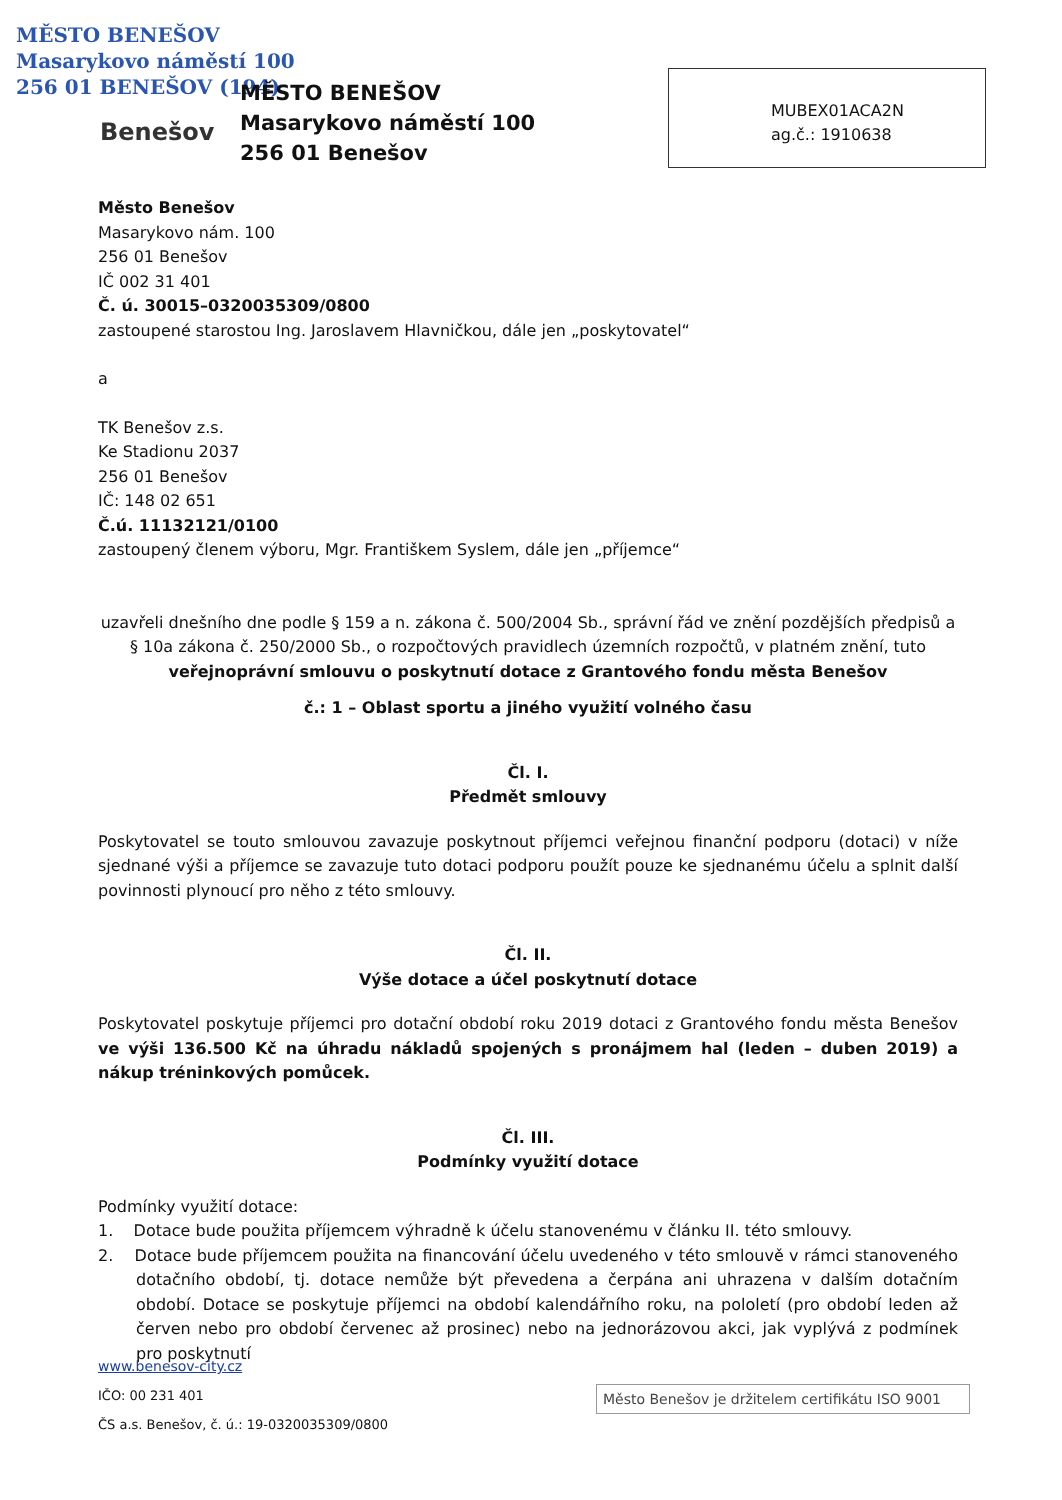MĚSTO BENEŠOV
Masarykovo náměstí 100
256 01 BENEŠOV (194)
Benešov
MĚSTO BENEŠOV
Masarykovo náměstí 100
256 01 Benešov
MUBEX01ACA2N
ag.č.: 1910638
Město Benešov
Masarykovo nám. 100
256 01 Benešov
IČ 002 31 401
Č. ú. 30015–0320035309/0800
zastoupené starostou Ing. Jaroslavem Hlavničkou, dále jen „poskytovatel“
a
TK Benešov z.s.
Ke Stadionu 2037
256 01 Benešov
IČ: 148 02 651
Č.ú. 11132121/0100
zastoupený členem výboru, Mgr. Františkem Syslem, dále jen „příjemce“
uzavřeli dnešního dne podle § 159 a n. zákona č. 500/2004 Sb., správní řád ve znění pozdějších předpisů a § 10a zákona č. 250/2000 Sb., o rozpočtových pravidlech územních rozpočtů, v platném znění, tuto
veřejnoprávní smlouvu o poskytnutí dotace z Grantového fondu města Benešov
č.: 1 – Oblast sportu a jiného využití volného času
Čl. I.
Předmět smlouvy
Poskytovatel se touto smlouvou zavazuje poskytnout příjemci veřejnou finanční podporu (dotaci) v níže sjednané výši a příjemce se zavazuje tuto dotaci podporu použít pouze ke sjednanému účelu a splnit další povinnosti plynoucí pro něho z této smlouvy.
Čl. II.
Výše dotace a účel poskytnutí dotace
Poskytovatel poskytuje příjemci pro dotační období roku 2019 dotaci z Grantového fondu města Benešov ve výši 136.500 Kč na úhradu nákladů spojených s pronájmem hal (leden – duben 2019) a nákup tréninkových pomůcek.
Čl. III.
Podmínky využití dotace
Podmínky využití dotace:
1. Dotace bude použita příjemcem výhradně k účelu stanovenému v článku II. této smlouvy.
2. Dotace bude příjemcem použita na financování účelu uvedeného v této smlouvě v rámci stanoveného dotačního období, tj. dotace nemůže být převedena a čerpána ani uhrazena v dalším dotačním období. Dotace se poskytuje příjemci na období kalendářního roku, na pololetí (pro období leden až červen nebo pro období červenec až prosinec) nebo na jednorázovou akci, jak vyplývá z podmínek pro poskytnutí
www.benesov-city.cz
IČO: 00 231 401
ČS a.s. Benešov, č. ú.: 19-0320035309/0800
Město Benešov je držitelem certifikátu ISO 9001